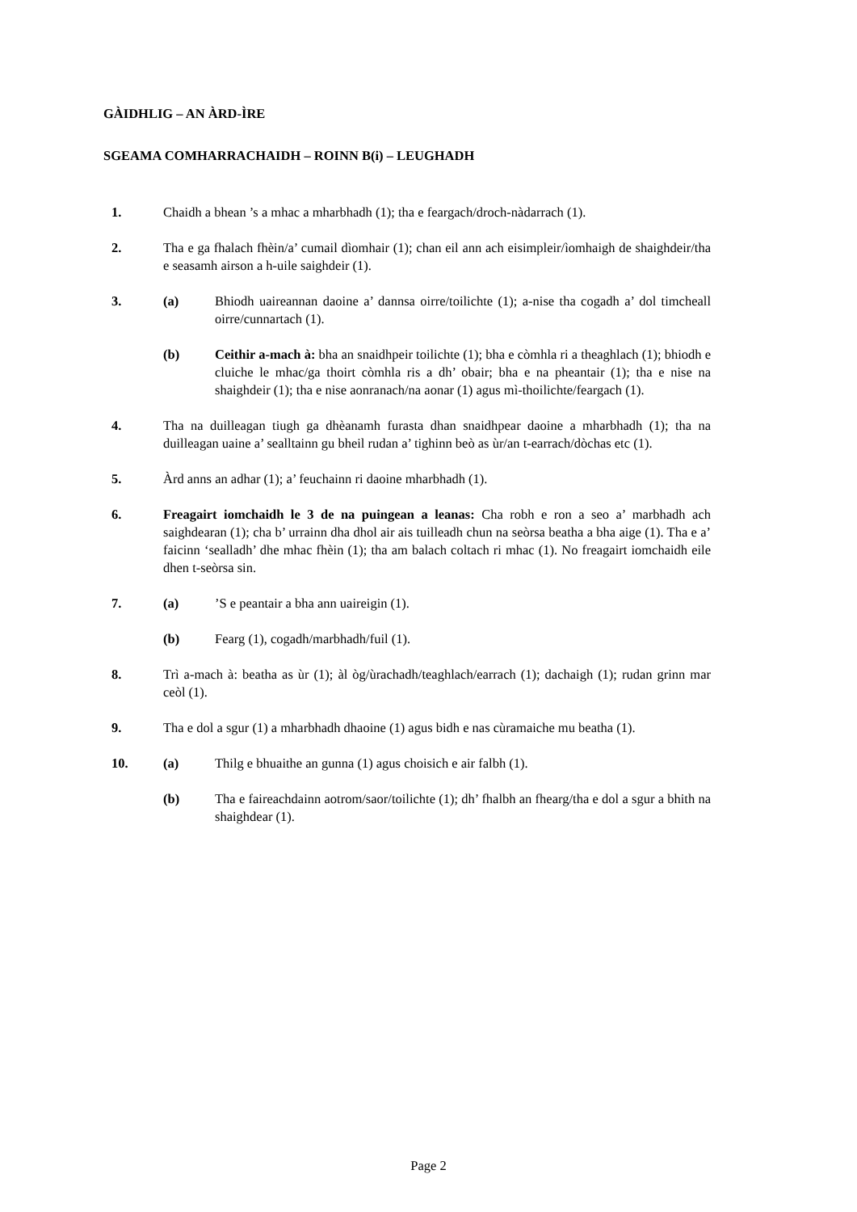GÀIDHLIG – AN ÀRD-ÌRE
SGEAMA COMHARRACHAIDH – ROINN B(i) – LEUGHADH
1. Chaidh a bhean ’s a mhac a mharbhadh (1); tha e feargach/droch-nàdarrach (1).
2. Tha e ga fhalach fhèin/a’ cumail dìomhair (1); chan eil ann ach eisimpleir/ìomhaigh de shaighdeir/tha e seasamh airson a h-uile saighdeir (1).
3. (a) Bhiodh uaireannan daoine a’ dannsa oirre/toilichte (1); a-nise tha cogadh a’ dol timcheall oirre/cunnartach (1).
(b) Ceithir a-mach à: bha an snaidhpeir toilichte (1); bha e còmhla ri a theaghlach (1); bhiodh e cluiche le mhac/ga thoirt còmhla ris a dh’ obair; bha e na pheantair (1); tha e nise na shaighdeir (1); tha e nise aonranach/na aonar (1) agus mì-thoilichte/feargach (1).
4. Tha na duilleagan tiugh ga dhèanamh furasta dhan snaidhpear daoine a mharbhadh (1); tha na duilleagan uaine a’ sealltainn gu bheil rudan a’ tighinn beò as ùr/an t-earrach/dòchas etc (1).
5. Àrd anns an adhar (1); a’ feuchainn ri daoine mharbhadh (1).
6. Freagairt iomchaidh le 3 de na puingean a leanas: Cha robh e ron a seo a’ marbhadh ach saighdearan (1); cha b’ urrainn dha dhol air ais tuilleadh chun na seòrsa beatha a bha aige (1). Tha e a’ faicinn ‘sealladh’ dhe mhac fhèin (1); tha am balach coltach ri mhac (1). No freagairt iomchaidh eile dhen t-seòrsa sin.
7. (a) ’S e peantair a bha ann uaireigin (1).
(b) Fearg (1), cogadh/marbhadh/fuil (1).
8. Trì a-mach à: beatha as ùr (1); àl òg/ùrachadh/teaghlach/earrach (1); dachaigh (1); rudan grinn mar ceòl (1).
9. Tha e dol a sgur (1) a mharbhadh dhaoine (1) agus bidh e nas cùramaiche mu beatha (1).
10. (a) Thilg e bhuaithe an gunna (1) agus choisich e air falbh (1).
(b) Tha e faireachdainn aotrom/saor/toilichte (1); dh’ fhalbh an fhearg/tha e dol a sgur a bhith na shaighdear (1).
Page 2